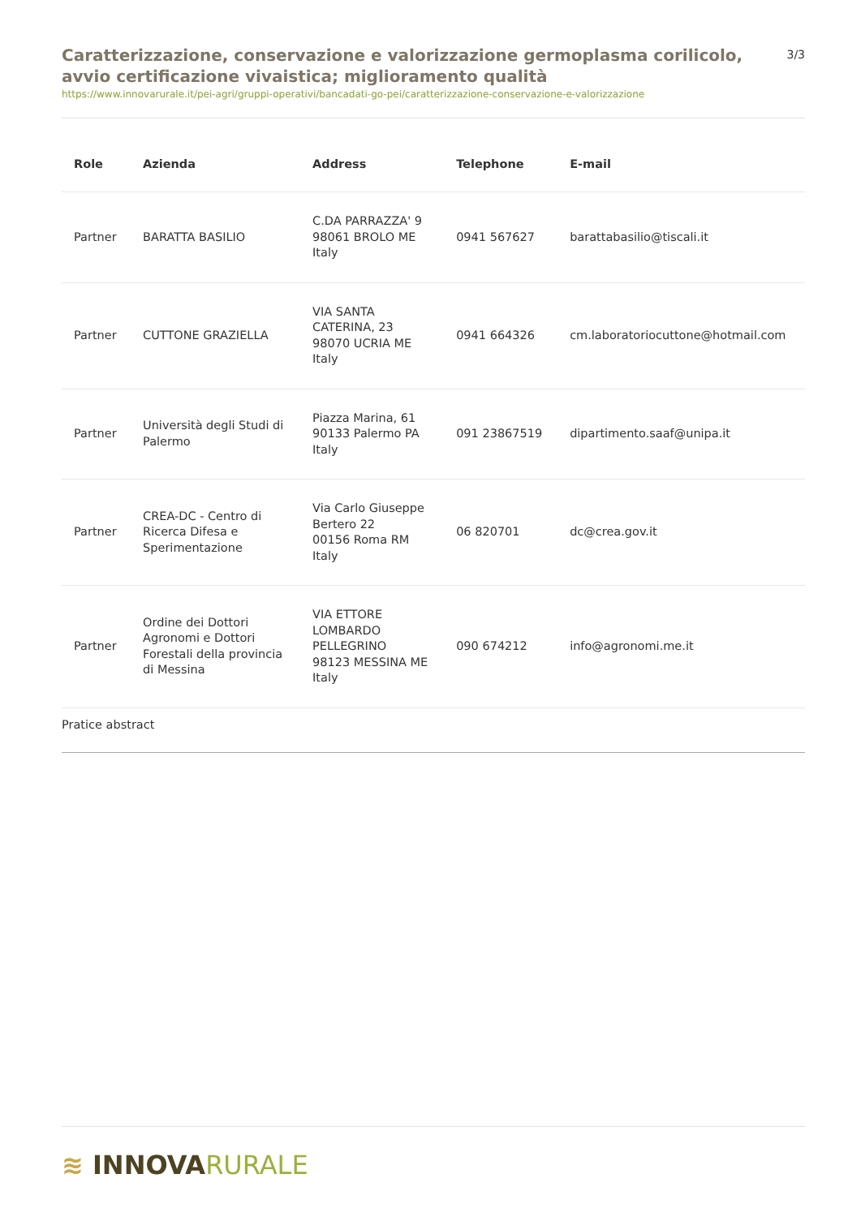Caratterizzazione, conservazione e valorizzazione germoplasma corilicolo, avvio certificazione vivaistica; miglioramento qualità
3/3
https://www.innovarurale.it/pei-agri/gruppi-operativi/bancadati-go-pei/caratterizzazione-conservazione-e-valorizzazione
| Role | Azienda | Address | Telephone | E-mail |
| --- | --- | --- | --- | --- |
| Partner | BARATTA BASILIO | C.DA PARRAZZA' 9 98061 BROLO ME Italy | 0941 567627 | barattabasilio@tiscali.it |
| Partner | CUTTONE GRAZIELLA | VIA SANTA CATERINA, 23 98070 UCRIA ME Italy | 0941 664326 | cm.laboratoriocuttone@hotmail.com |
| Partner | Università degli Studi di Palermo | Piazza Marina, 61 90133 Palermo PA Italy | 091 23867519 | dipartimento.saaf@unipa.it |
| Partner | CREA-DC - Centro di Ricerca Difesa e Sperimentazione | Via Carlo Giuseppe Bertero 22 00156 Roma RM Italy | 06 820701 | dc@crea.gov.it |
| Partner | Ordine dei Dottori Agronomi e Dottori Forestali della provincia di Messina | VIA ETTORE LOMBARDO PELLEGRINO 98123 MESSINA ME Italy | 090 674212 | info@agronomi.me.it |
Pratice abstract
≋ INNOVA RURALE